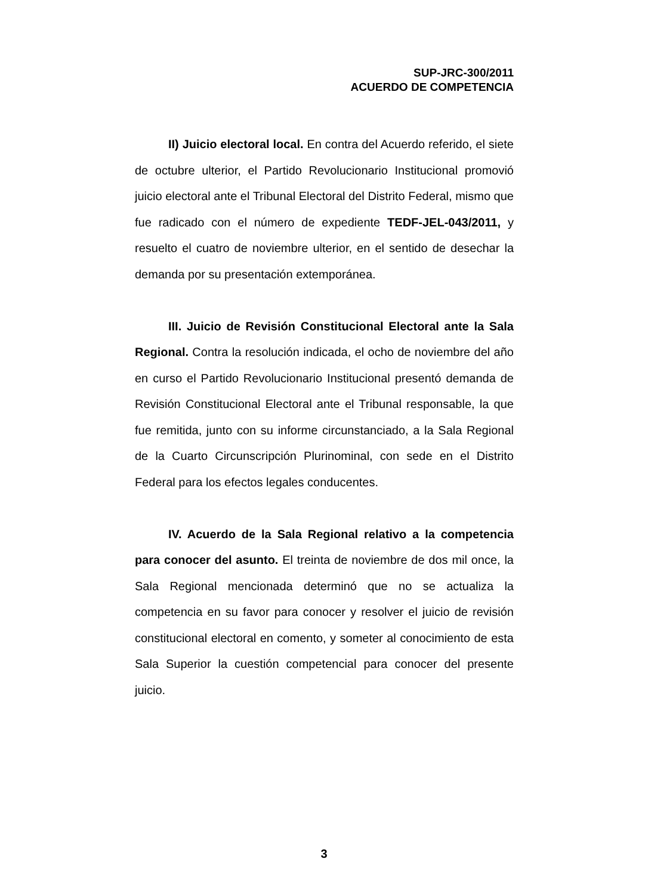SUP-JRC-300/2011
ACUERDO DE COMPETENCIA
II) Juicio electoral local. En contra del Acuerdo referido, el siete de octubre ulterior, el Partido Revolucionario Institucional promovió juicio electoral ante el Tribunal Electoral del Distrito Federal, mismo que fue radicado con el número de expediente TEDF-JEL-043/2011, y resuelto el cuatro de noviembre ulterior, en el sentido de desechar la demanda por su presentación extemporánea.
III. Juicio de Revisión Constitucional Electoral ante la Sala Regional. Contra la resolución indicada, el ocho de noviembre del año en curso el Partido Revolucionario Institucional presentó demanda de Revisión Constitucional Electoral ante el Tribunal responsable, la que fue remitida, junto con su informe circunstanciado, a la Sala Regional de la Cuarto Circunscripción Plurinominal, con sede en el Distrito Federal para los efectos legales conducentes.
IV. Acuerdo de la Sala Regional relativo a la competencia para conocer del asunto. El treinta de noviembre de dos mil once, la Sala Regional mencionada determinó que no se actualiza la competencia en su favor para conocer y resolver el juicio de revisión constitucional electoral en comento, y someter al conocimiento de esta Sala Superior la cuestión competencial para conocer del presente juicio.
3